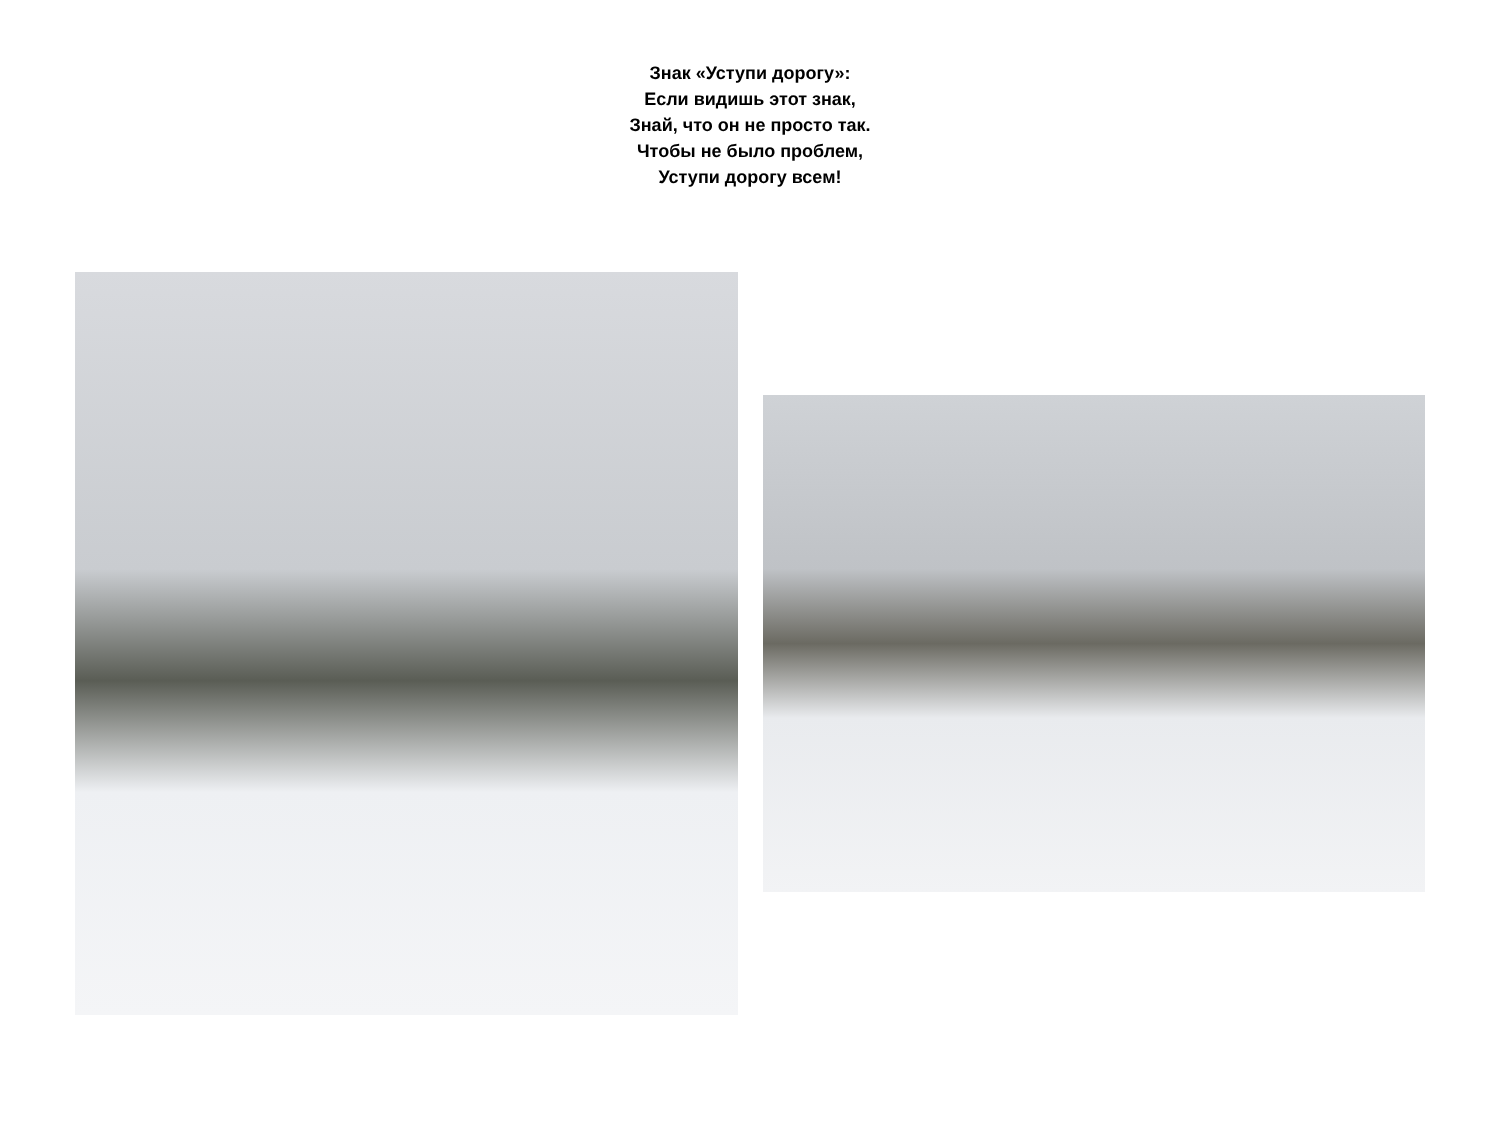Знак «Уступи дорогу»:
Если видишь этот знак,
Знай, что он не просто так.
Чтобы не было проблем,
Уступи дорогу всем!